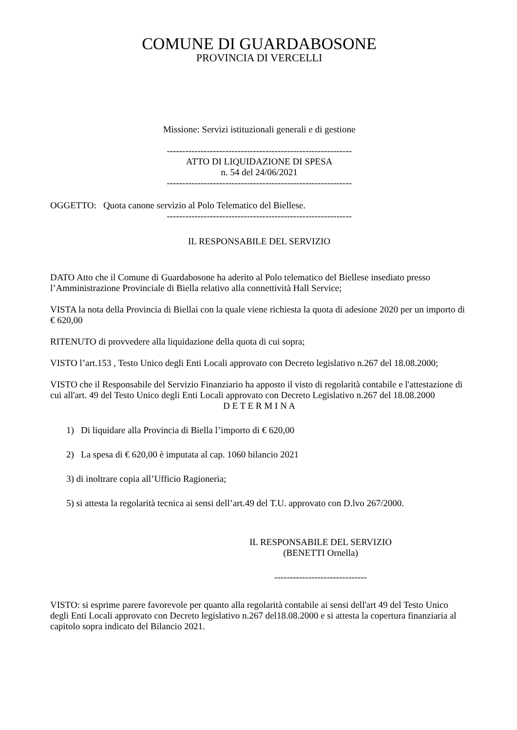COMUNE DI GUARDABOSONE
PROVINCIA DI VERCELLI
Missione: Servizi istituzionali generali e di gestione
------------------------------------------------------------
ATTO DI LIQUIDAZIONE DI SPESA
n. 54 del 24/06/2021
------------------------------------------------------------
OGGETTO: Quota canone servizio al Polo Telematico del Biellese.
------------------------------------------------------------
IL RESPONSABILE DEL SERVIZIO
DATO Atto che il Comune di Guardabosone ha aderito al Polo telematico del Biellese insediato presso l’Amministrazione Provinciale di Biella relativo alla connettività Hall Service;
VISTA la nota della Provincia di Biellai con la quale viene richiesta la quota di adesione 2020 per un importo di € 620,00
RITENUTO di provvedere alla liquidazione della quota di cui sopra;
VISTO l’art.153 , Testo Unico degli Enti Locali approvato con Decreto legislativo n.267 del 18.08.2000;
VISTO che il Responsabile del Servizio Finanziario ha apposto il visto di regolarità contabile e l'attestazione di cui all'art. 49 del Testo Unico degli Enti Locali approvato con Decreto Legislativo n.267 del 18.08.2000
D E T E R M I N A
1) Di liquidare alla Provincia di Biella l’importo di € 620,00
2) La spesa di € 620,00 è imputata al cap. 1060 bilancio 2021
3) di inoltrare copia all’Ufficio Ragioneria;
5) si attesta la regolarità tecnica ai sensi dell’art.49 del T.U. approvato con D.lvo 267/2000.
IL RESPONSABILE DEL SERVIZIO
(BENETTI Ornella)
------------------------------
VISTO: si esprime parere favorevole per quanto alla regolarità contabile ai sensi dell'art 49 del Testo Unico degli Enti Locali approvato con Decreto legislativo n.267 del18.08.2000 e si attesta la copertura finanziaria al capitolo sopra indicato del Bilancio 2021.